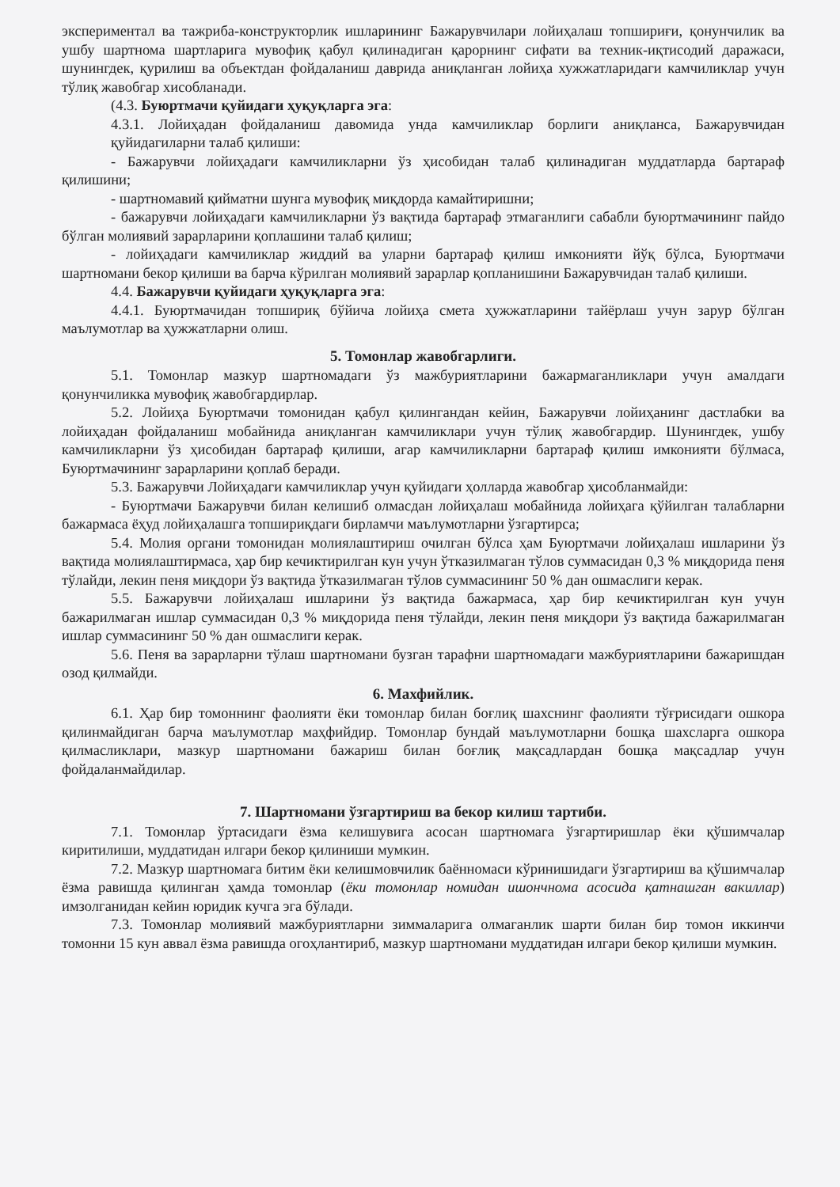экспериментал ва тажриба-конструкторлик ишларининг Бажарувчилари лойиҳалаш топшириғи, қонунчилик ва ушбу шартнома шартларига мувофиқ қабул қилинадиган қарорнинг сифати ва техник-иқтисодий даражаси, шунингдек, қурилиш ва объектдан фойдаланиш даврида аниқланган лойиҳа хужжатларидаги камчиликлар учун тўлиқ жавобгар хисобланади.
(4.3. Буюртмачи қуйидаги ҳуқуқларга эга:
4.3.1. Лойиҳадан фойдаланиш давомида унда камчиликлар борлиги аниқланса, Бажарувчидан қуйидагиларни талаб қилиши:
- Бажарувчи лойиҳадаги камчиликларни ўз ҳисобидан талаб қилинадиган муддатларда бартараф қилишини;
- шартномавий қийматни шунга мувофиқ миқдорда камайтиришни;
- бажарувчи лойиҳадаги камчиликларни ўз вақтида бартараф этмаганлиги сабабли буюртмачининг пайдо бўлган молиявий зарарларини қоплашини талаб қилиш;
- лойиҳадаги камчиликлар жиддий ва уларни бартараф қилиш имконияти йўқ бўлса, Буюртмачи шартномани бекор қилиши ва барча кўрилган молиявий зарарлар қопланишини Бажарувчидан талаб қилиши.
4.4. Бажарувчи қуйидаги ҳуқуқларга эга:
4.4.1. Буюртмачидан топшириқ бўйича лойиҳа смета ҳужжатларини тайёрлаш учун зарур бўлган маълумотлар ва ҳужжатларни олиш.
5. Томонлар жавобгарлиги.
5.1. Томонлар мазкур шартномадаги ўз мажбуриятларини бажармаганликлари учун амалдаги қонунчиликка мувофиқ жавобгардирлар.
5.2. Лойиҳа Буюртмачи томонидан қабул қилингандан кейин, Бажарувчи лойиҳанинг дастлабки ва лойиҳадан фойдаланиш мобайнида аниқланган камчиликлари учун тўлиқ жавобгардир. Шунингдек, ушбу камчиликларни ўз ҳисобидан бартараф қилиши, агар камчиликларни бартараф қилиш имконияти бўлмаса, Буюртмачининг зарарларини қоплаб беради.
5.3. Бажарувчи Лойиҳадаги камчиликлар учун қуйидаги ҳолларда жавобгар ҳисобланмайди:
- Буюртмачи Бажарувчи билан келишиб олмасдан лойиҳалаш мобайнида лойиҳага қўйилган талабларни бажармаса ёҳуд лойиҳалашга топшириқдаги бирламчи маълумотларни ўзгартирса;
5.4. Молия органи томонидан молиялаштириш очилган бўлса ҳам Буюртмачи лойиҳалаш ишларини ўз вақтида молиялаштирмаса, ҳар бир кечиктирилган кун учун ўтказилмаган тўлов суммасидан 0,3 % миқдорида пеня тўлайди, лекин пеня миқдори ўз вақтида ўтказилмаган тўлов суммасининг 50 % дан ошмаслиги керак.
5.5. Бажарувчи лойиҳалаш ишларини ўз вақтида бажармаса, ҳар бир кечиктирилган кун учун бажарилмаган ишлар суммасидан 0,3 % миқдорида пеня тўлайди, лекин пеня миқдори ўз вақтида бажарилмаган ишлар суммасининг 50 % дан ошмаслиги керак.
5.6. Пеня ва зарарларни тўлаш шартномани бузган тарафни шартномадаги мажбуриятларини бажаришдан озод қилмайди.
6. Махфийлик.
6.1. Ҳар бир томоннинг фаолияти ёки томонлар билан боғлиқ шахснинг фаолияти тўғрисидаги ошкора қилинмайдиган барча маълумотлар маҳфийдир. Томонлар бундай маълумотларни бошқа шахсларга ошкора қилмасликлари, мазкур шартномани бажариш билан боғлиқ мақсадлардан бошқа мақсадлар учун фойдаланмайдилар.
7. Шартномани ўзгартириш ва бекор килиш тартиби.
7.1. Томонлар ўртасидаги ёзма келишувига асосан шартномага ўзгартиришлар ёки қўшимчалар киритилиши, муддатидан илгари бекор қилиниши мумкин.
7.2. Мазкур шартномага битим ёки келишмовчилик баённомаси кўринишидаги ўзгартириш ва қўшимчалар ёзма равишда қилинган ҳамда томонлар (ёки томонлар номидан ишончнома асосида қатнашган вакиллар) имзолганидан кейин юридик кучга эга бўлади.
7.3. Томонлар молиявий мажбуриятларни зиммаларига олмаганлик шарти билан бир томон иккинчи томонни 15 кун аввал ёзма равишда огоҳлантириб, мазкур шартномани муддатидан илгари бекор қилиши мумкин.